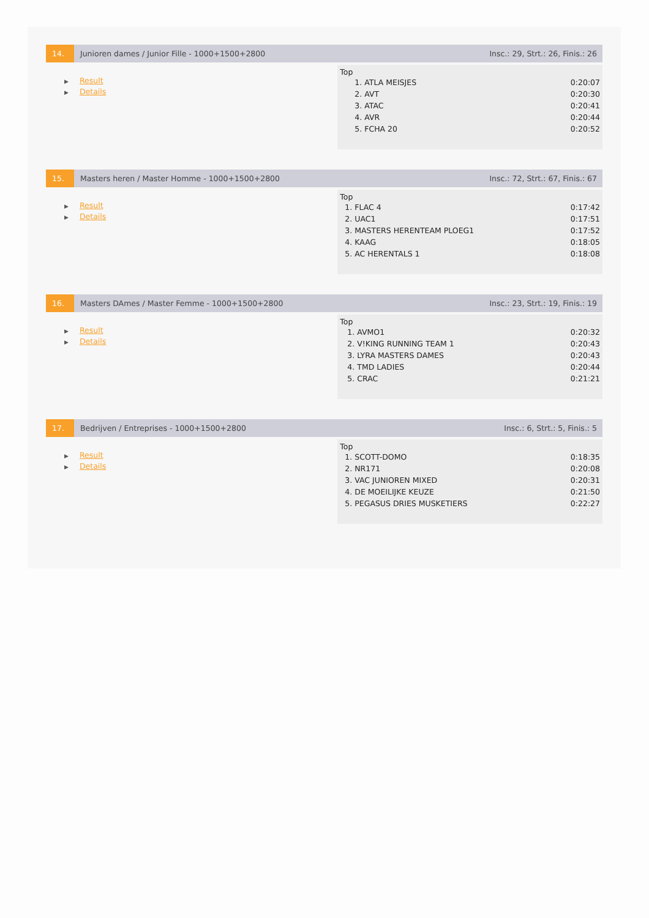14.
Junioren dames / Junior Fille - 1000+1500+2800
Insc.: 29, Strt.: 26, Finis.: 26
▶ Result
▶ Details
Top
| 1. ATLA MEISJES | 0:20:07 |
| 2. AVT | 0:20:30 |
| 3. ATAC | 0:20:41 |
| 4. AVR | 0:20:44 |
| 5. FCHA 20 | 0:20:52 |
15.
Masters heren / Master Homme - 1000+1500+2800
Insc.: 72, Strt.: 67, Finis.: 67
▶ Result
▶ Details
Top
| 1. FLAC 4 | 0:17:42 |
| 2. UAC1 | 0:17:51 |
| 3. MASTERS HERENTEAM PLOEG1 | 0:17:52 |
| 4. KAAG | 0:18:05 |
| 5. AC HERENTALS 1 | 0:18:08 |
16.
Masters DAmes / Master Femme - 1000+1500+2800
Insc.: 23, Strt.: 19, Finis.: 19
▶ Result
▶ Details
Top
| 1. AVMO1 | 0:20:32 |
| 2. V!KING RUNNING TEAM 1 | 0:20:43 |
| 3. LYRA MASTERS DAMES | 0:20:43 |
| 4. TMD LADIES | 0:20:44 |
| 5. CRAC | 0:21:21 |
17.
Bedrijven / Entreprises - 1000+1500+2800
Insc.: 6, Strt.: 5, Finis.: 5
▶ Result
▶ Details
Top
| 1. SCOTT-DOMO | 0:18:35 |
| 2. NR171 | 0:20:08 |
| 3. VAC JUNIOREN MIXED | 0:20:31 |
| 4. DE MOEILIJKE KEUZE | 0:21:50 |
| 5. PEGASUS DRIES MUSKETIERS | 0:22:27 |